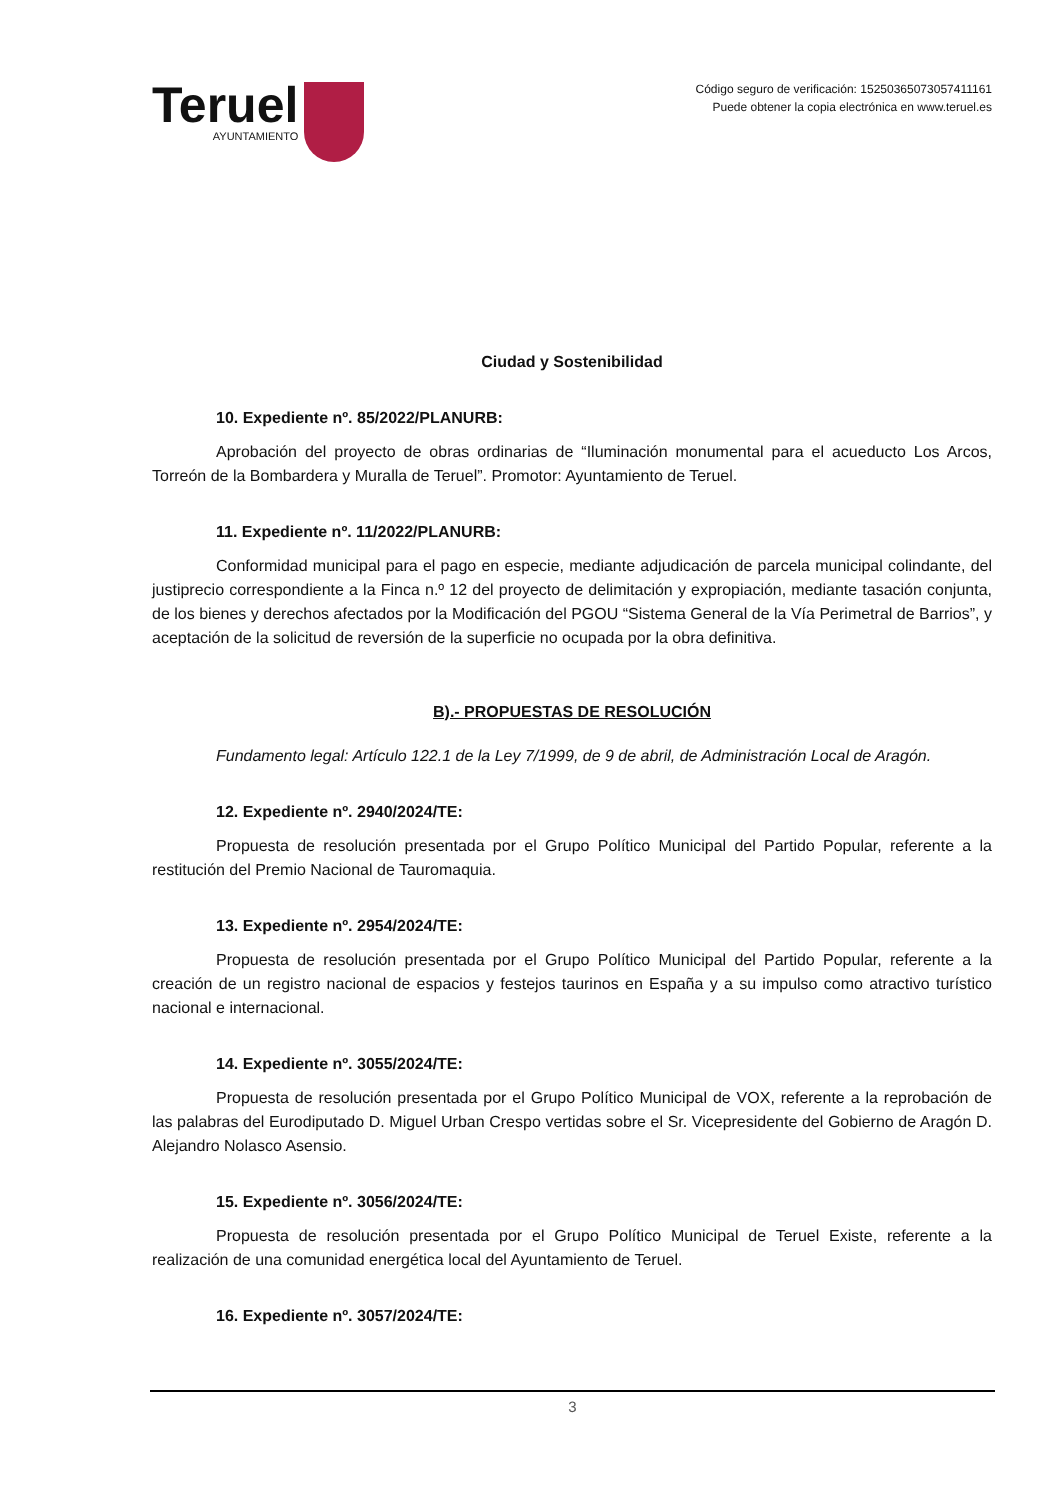Teruel
AYUNTAMIENTO
Código seguro de verificación: 15250365073057411161
Puede obtener la copia electrónica en www.teruel.es
Ciudad y Sostenibilidad
10. Expediente nº. 85/2022/PLANURB:
Aprobación del proyecto de obras ordinarias de “Iluminación monumental para el acueducto Los Arcos, Torreón de la Bombardera y Muralla de Teruel”. Promotor: Ayuntamiento de Teruel.
11. Expediente nº. 11/2022/PLANURB:
Conformidad municipal para el pago en especie, mediante adjudicación de parcela municipal colindante, del justiprecio correspondiente a la Finca n.º 12 del proyecto de delimitación y expropiación, mediante tasación conjunta, de los bienes y derechos afectados por la Modificación del PGOU “Sistema General de la Vía Perimetral de Barrios”, y aceptación de la solicitud de reversión de la superficie no ocupada por la obra definitiva.
B).- PROPUESTAS DE RESOLUCIÓN
Fundamento legal: Artículo 122.1 de la Ley 7/1999, de 9 de abril, de Administración Local de Aragón.
12. Expediente nº. 2940/2024/TE:
Propuesta de resolución presentada por el Grupo Político Municipal del Partido Popular, referente a la restitución del Premio Nacional de Tauromaquia.
13. Expediente nº. 2954/2024/TE:
Propuesta de resolución presentada por el Grupo Político Municipal del Partido Popular, referente a la creación de un registro nacional de espacios y festejos taurinos en España y a su impulso como atractivo turístico nacional e internacional.
14. Expediente nº. 3055/2024/TE:
Propuesta de resolución presentada por el Grupo Político Municipal de VOX, referente a la reprobación de las palabras del Eurodiputado D. Miguel Urban Crespo vertidas sobre el Sr. Vicepresidente del Gobierno de Aragón D. Alejandro Nolasco Asensio.
15. Expediente nº. 3056/2024/TE:
Propuesta de resolución presentada por el Grupo Político Municipal de Teruel Existe, referente a la realización de una comunidad energética local del Ayuntamiento de Teruel.
16. Expediente nº. 3057/2024/TE:
3